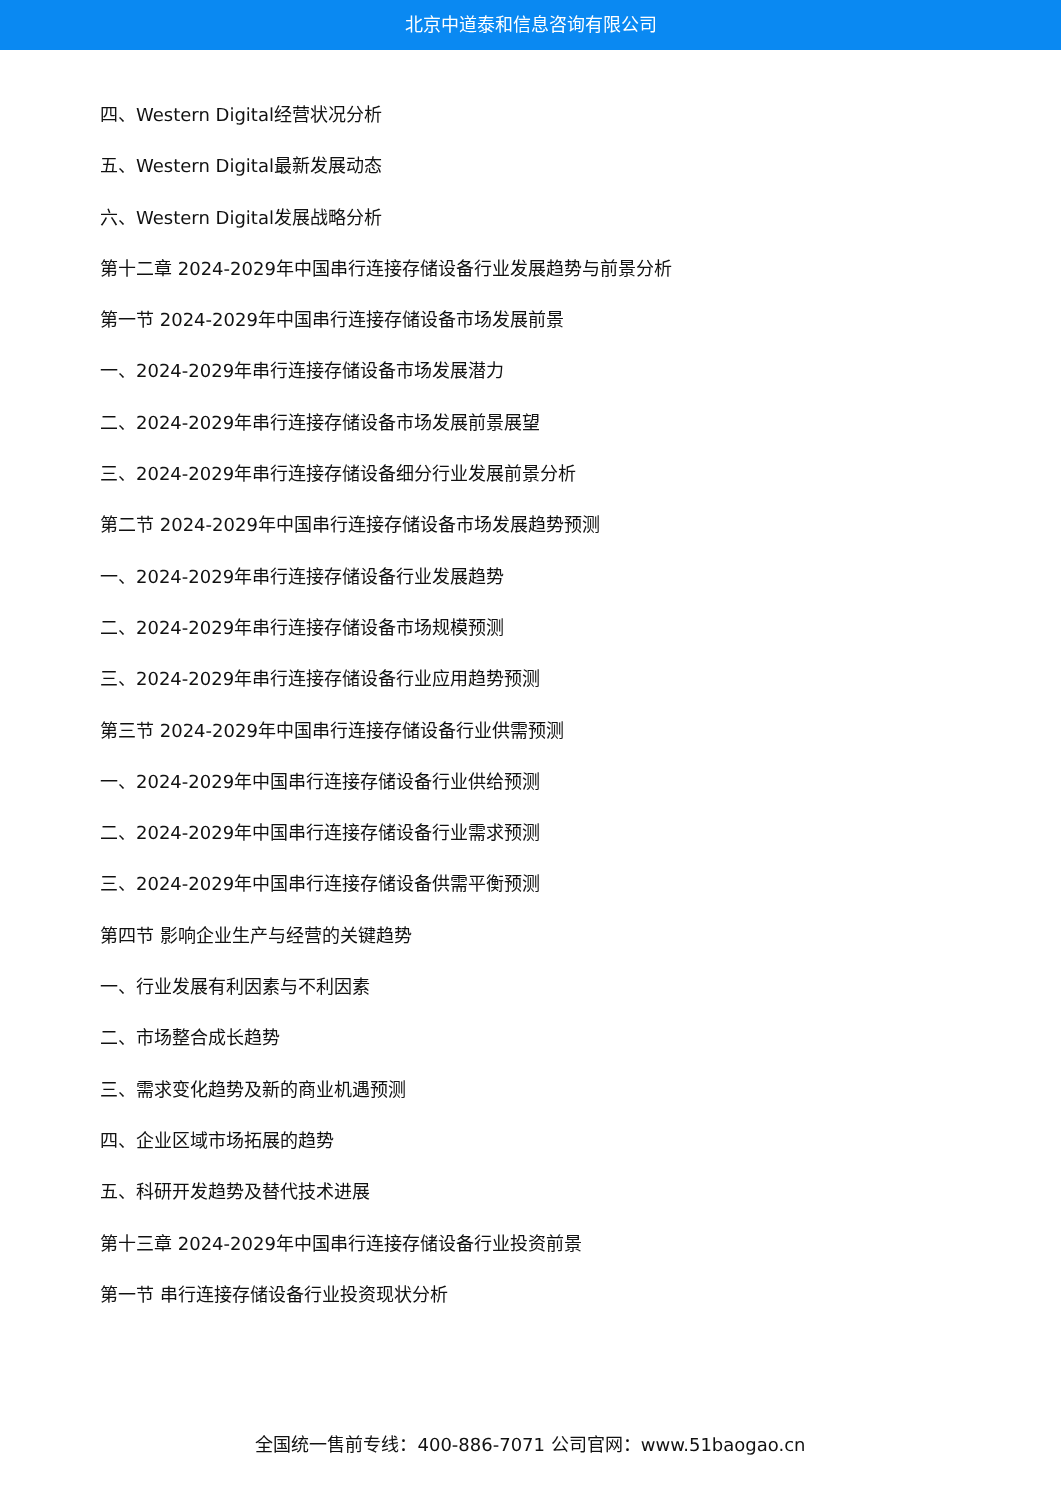北京中道泰和信息咨询有限公司
四、Western Digital经营状况分析
五、Western Digital最新发展动态
六、Western Digital发展战略分析
第十二章 2024-2029年中国串行连接存储设备行业发展趋势与前景分析
第一节 2024-2029年中国串行连接存储设备市场发展前景
一、2024-2029年串行连接存储设备市场发展潜力
二、2024-2029年串行连接存储设备市场发展前景展望
三、2024-2029年串行连接存储设备细分行业发展前景分析
第二节 2024-2029年中国串行连接存储设备市场发展趋势预测
一、2024-2029年串行连接存储设备行业发展趋势
二、2024-2029年串行连接存储设备市场规模预测
三、2024-2029年串行连接存储设备行业应用趋势预测
第三节 2024-2029年中国串行连接存储设备行业供需预测
一、2024-2029年中国串行连接存储设备行业供给预测
二、2024-2029年中国串行连接存储设备行业需求预测
三、2024-2029年中国串行连接存储设备供需平衡预测
第四节 影响企业生产与经营的关键趋势
一、行业发展有利因素与不利因素
二、市场整合成长趋势
三、需求变化趋势及新的商业机遇预测
四、企业区域市场拓展的趋势
五、科研开发趋势及替代技术进展
第十三章 2024-2029年中国串行连接存储设备行业投资前景
第一节 串行连接存储设备行业投资现状分析
全国统一售前专线：400-886-7071 公司官网：www.51baogao.cn